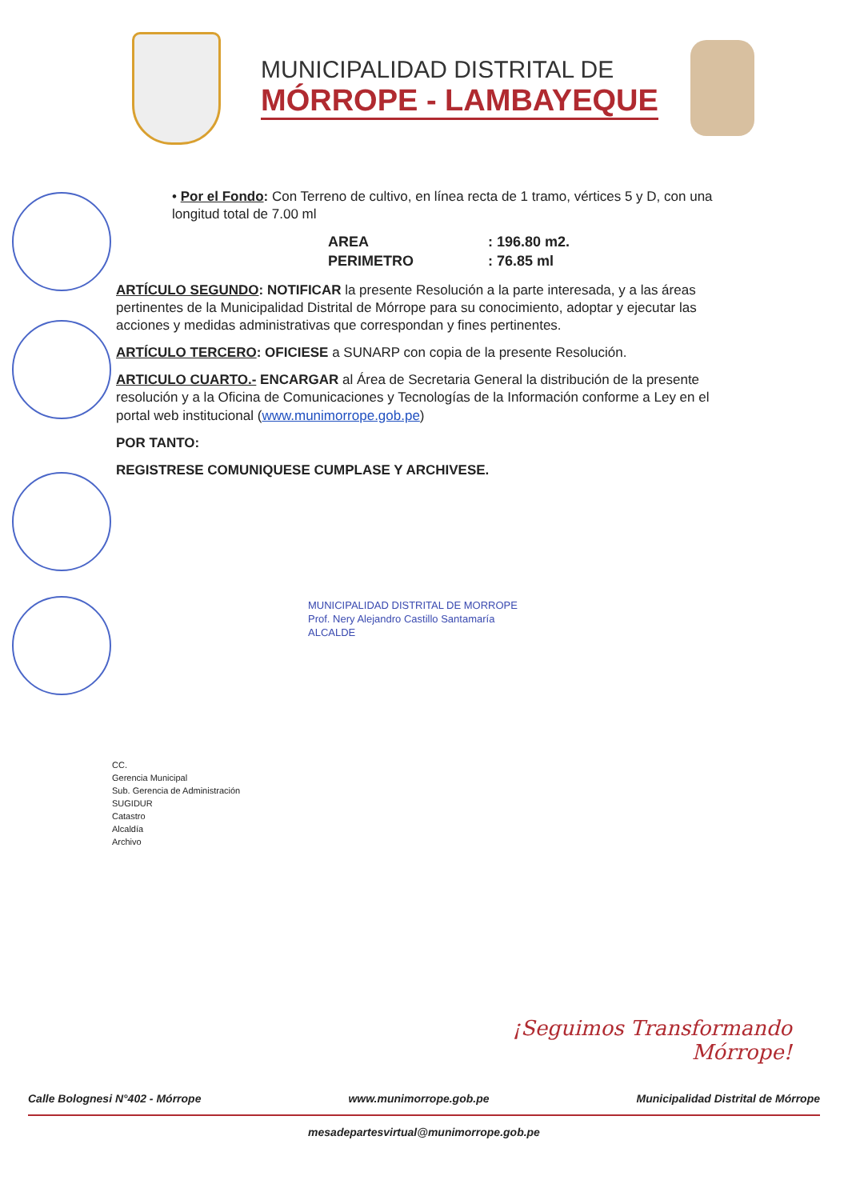MUNICIPALIDAD DISTRITAL DE
MÓRROPE - LAMBAYEQUE
• Por el Fondo: Con Terreno de cultivo, en línea recta de 1 tramo, vértices 5 y D, con una longitud total de 7.00 ml
AREA: 196.80 m2. PERIMETRO: 76.85 ml
ARTÍCULO SEGUNDO: NOTIFICAR la presente Resolución a la parte interesada, y a las áreas pertinentes de la Municipalidad Distrital de Mórrope para su conocimiento, adoptar y ejecutar las acciones y medidas administrativas que correspondan y fines pertinentes.
ARTÍCULO TERCERO: OFICIESE a SUNARP con copia de la presente Resolución.
ARTICULO CUARTO.- ENCARGAR al Área de Secretaria General la distribución de la presente resolución y a la Oficina de Comunicaciones y Tecnologías de la Información conforme a Ley en el portal web institucional (www.munimorrope.gob.pe)
POR TANTO:
REGISTRESE COMUNIQUESE CUMPLASE Y ARCHIVESE.
MUNICIPALIDAD DISTRITAL DE MORROPE
Prof. Nery Alejandro Castillo Santamaría
ALCALDE
CC.
Gerencia Municipal
Sub. Gerencia de Administración
SUGIDUR
Catastro
Alcaldía
Archivo
¡Seguimos Transformando
Mórrope!
Calle Bolognesi N°402 - Mórrope www.munimorrope.gob.pe Municipalidad Distrital de Mórrope
mesadepartesvirtual@munimorrope.gob.pe